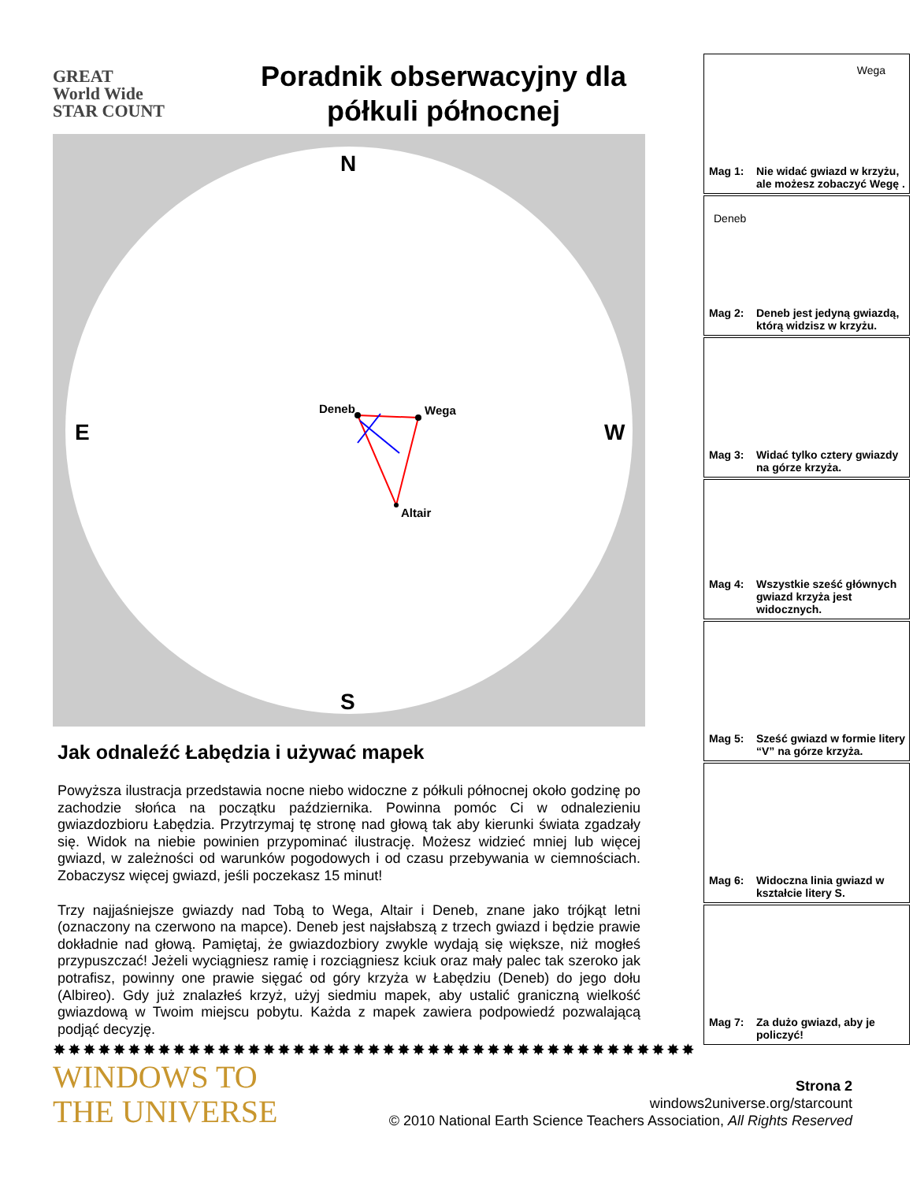GREAT
World Wide
STAR COUNT
Poradnik obserwacyjny dla półkuli północnej
N
E W
S
Deneb Wega
Altair
Jak odnaleźć Łabędzia i używać mapek
Powyższa ilustracja przedstawia nocne niebo widoczne z półkuli północnej około godzinę po zachodzie słońca na początku października. Powinna pomóc Ci w odnalezieniu gwiazdozbioru Łabędzia. Przytrzymaj tę stronę nad głową tak aby kierunki świata zgadzały się. Widok na niebie powinien przypominać ilustrację. Możesz widzieć mniej lub więcej gwiazd, w zależności od warunków pogodowych i od czasu przebywania w ciemnościach. Zobaczysz więcej gwiazd, jeśli poczekasz 15 minut!
Trzy najjaśniejsze gwiazdy nad Tobą to Wega, Altair i Deneb, znane jako trójkąt letni (oznaczony na czerwono na mapce). Deneb jest najsłabszą z trzech gwiazd i będzie prawie dokładnie nad głową. Pamiętaj, że gwiazdozbiory zwykle wydają się większe, niż mogłeś przypuszczać! Jeżeli wyciągniesz ramię i rozciągniesz kciuk oraz mały palec tak szeroko jak potrafisz, powinny one prawie sięgać od góry krzyża w Łabędziu (Deneb) do jego dołu (Albireo). Gdy już znalazłeś krzyż, użyj siedmiu mapek, aby ustalić graniczną wielkość gwiazdową w Twoim miejscu pobytu. Każda z mapek zawiera podpowiedź pozwalającą podjąć decyzję.
Wega
Mag 1: Nie widać gwiazd w krzyżu, ale możesz zobaczyć Wegę .
Deneb
Mag 2: Deneb jest jedyną gwiazdą, którą widzisz w krzyżu.
Mag 3: Widać tylko cztery gwiazdy na górze krzyża.
Mag 4: Wszystkie sześć głównych gwiazd krzyża jest widocznych.
Mag 5: Sześć gwiazd w formie litery “V” na górze krzyża.
Mag 6: Widoczna linia gwiazd w kształcie litery S.
Mag 7: Za dużo gwiazd, aby je policzyć!
✸✸✸✸✸✸✸✸✸✸✸✸✸✸✸✸✸✸✸✸✸✸✸✸✸✸✸✸✸✸✸✸✸✸✸✸✸✸✸✸✸✸✸
WINDOWS TO
THE UNIVERSE
Strona 2
windows2universe.org/starcount
© 2010 National Earth Science Teachers Association, All Rights Reserved